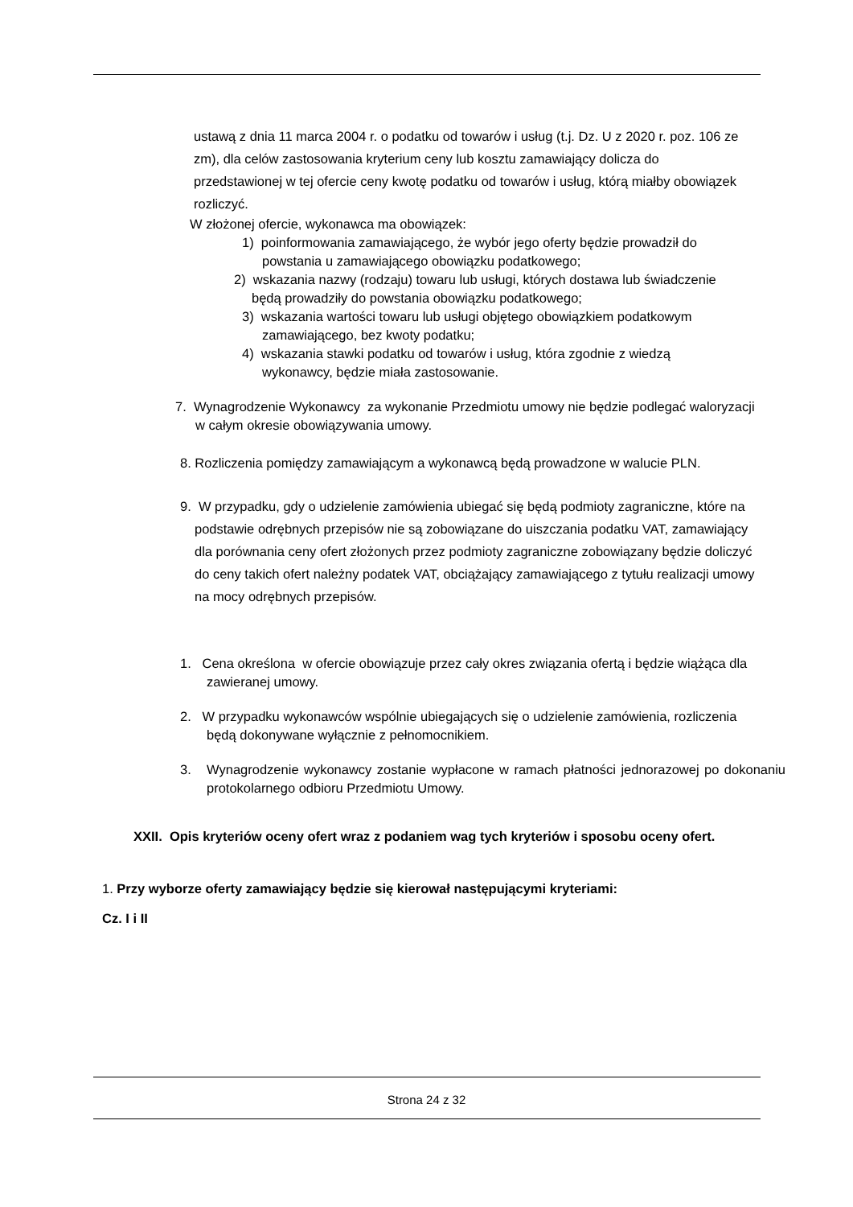ustawą z dnia 11 marca 2004 r. o podatku od towarów i usług (t.j. Dz. U z 2020 r. poz. 106 ze zm), dla celów zastosowania kryterium ceny lub kosztu zamawiający dolicza do przedstawionej w tej ofercie ceny kwotę podatku od towarów i usług, którą miałby obowiązek rozliczyć.
W złożonej ofercie, wykonawca ma obowiązek:
1) poinformowania zamawiającego, że wybór jego oferty będzie prowadził do powstania u zamawiającego obowiązku podatkowego;
2) wskazania nazwy (rodzaju) towaru lub usługi, których dostawa lub świadczenie będą prowadziły do powstania obowiązku podatkowego;
3) wskazania wartości towaru lub usługi objętego obowiązkiem podatkowym zamawiającego, bez kwoty podatku;
4) wskazania stawki podatku od towarów i usług, która zgodnie z wiedzą wykonawcy, będzie miała zastosowanie.
7. Wynagrodzenie Wykonawcy za wykonanie Przedmiotu umowy nie będzie podlegać waloryzacji w całym okresie obowiązywania umowy.
8. Rozliczenia pomiędzy zamawiającym a wykonawcą będą prowadzone w walucie PLN.
9. W przypadku, gdy o udzielenie zamówienia ubiegać się będą podmioty zagraniczne, które na podstawie odrębnych przepisów nie są zobowiązane do uiszczania podatku VAT, zamawiający dla porównania ceny ofert złożonych przez podmioty zagraniczne zobowiązany będzie doliczyć do ceny takich ofert należny podatek VAT, obciążający zamawiającego z tytułu realizacji umowy na mocy odrębnych przepisów.
1. Cena określona w ofercie obowiązuje przez cały okres związania ofertą i będzie wiążąca dla zawieranej umowy.
2. W przypadku wykonawców wspólnie ubiegających się o udzielenie zamówienia, rozliczenia będą dokonywane wyłącznie z pełnomocnikiem.
3. Wynagrodzenie wykonawcy zostanie wypłacone w ramach płatności jednorazowej po dokonaniu protokolarnego odbioru Przedmiotu Umowy.
XXII. Opis kryteriów oceny ofert wraz z podaniem wag tych kryteriów i sposobu oceny ofert.
1. Przy wyborze oferty zamawiający będzie się kierował następującymi kryteriami:
Cz. I i II
Strona 24 z 32